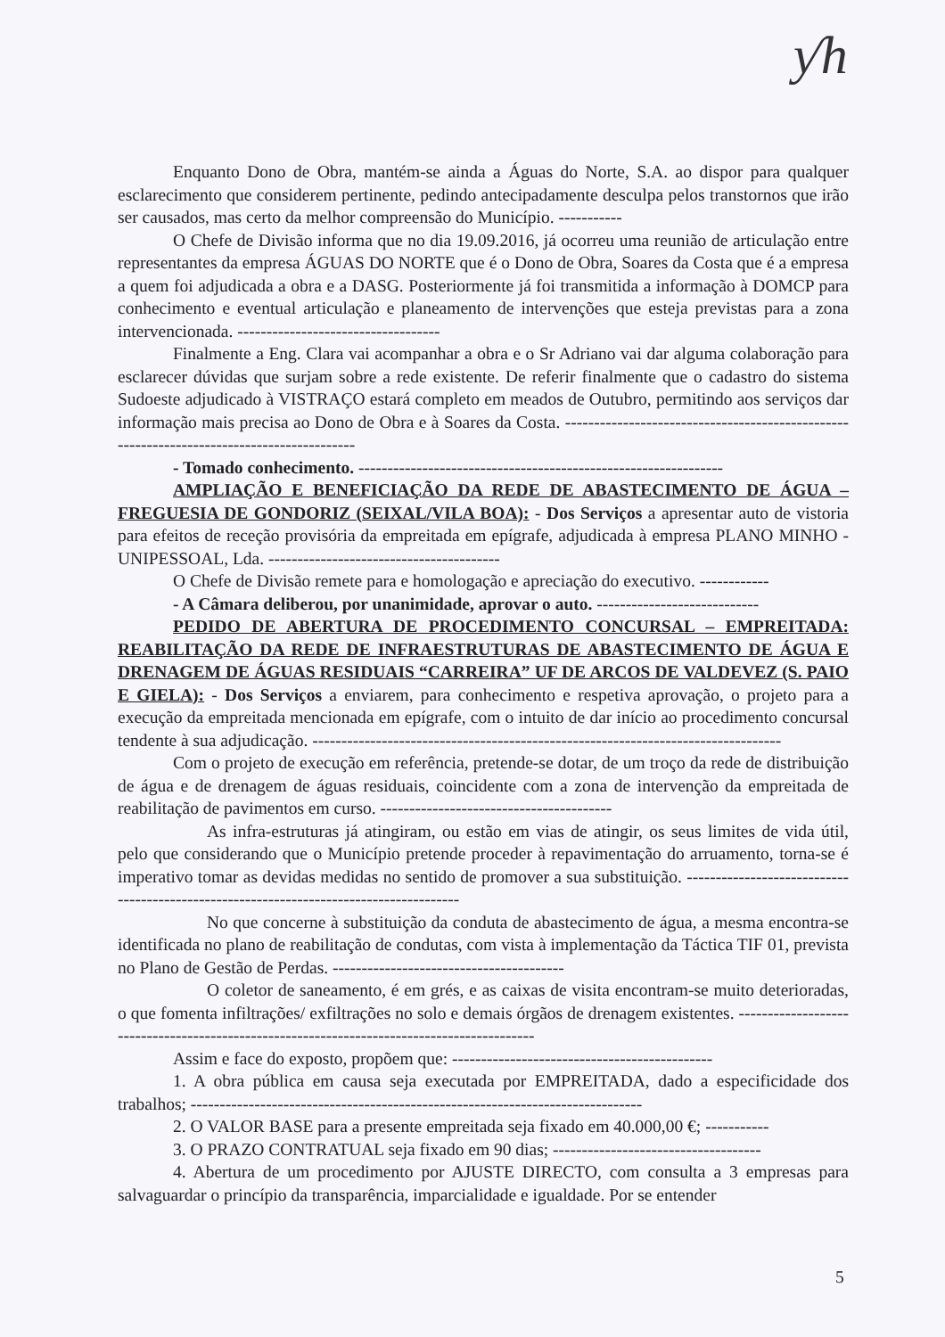ƴh
Enquanto Dono de Obra, mantém-se ainda a Águas do Norte, S.A. ao dispor para qualquer esclarecimento que considerem pertinente, pedindo antecipadamente desculpa pelos transtornos que irão ser causados, mas certo da melhor compreensão do Município. -----------
O Chefe de Divisão informa que no dia 19.09.2016, já ocorreu uma reunião de articulação entre representantes da empresa ÁGUAS DO NORTE que é o Dono de Obra, Soares da Costa que é a empresa a quem foi adjudicada a obra e a DASG. Posteriormente já foi transmitida a informação à DOMCP para conhecimento e eventual articulação e planeamento de intervenções que esteja previstas para a zona intervencionada. -----------------------------------
Finalmente a Eng. Clara vai acompanhar a obra e o Sr Adriano vai dar alguma colaboração para esclarecer dúvidas que surjam sobre a rede existente. De referir finalmente que o cadastro do sistema Sudoeste adjudicado à VISTRAÇO estará completo em meados de Outubro, permitindo aos serviços dar informação mais precisa ao Dono de Obra e à Soares da Costa. ------------------------------------------------------------------------------------------
- Tomado conhecimento. ---------------------------------------------------------------
AMPLIAÇÃO E BENEFICIAÇÃO DA REDE DE ABASTECIMENTO DE ÁGUA – FREGUESIA DE GONDORIZ (SEIXAL/VILA BOA): - Dos Serviços a apresentar auto de vistoria para efeitos de receção provisória da empreitada em epígrafe, adjudicada à empresa PLANO MINHO - UNIPESSOAL, Lda. ----------------------------------------
O Chefe de Divisão remete para e homologação e apreciação do executivo. ------------
- A Câmara deliberou, por unanimidade, aprovar o auto. ----------------------------
PEDIDO DE ABERTURA DE PROCEDIMENTO CONCURSAL – EMPREITADA: REABILITAÇÃO DA REDE DE INFRAESTRUTURAS DE ABASTECIMENTO DE ÁGUA E DRENAGEM DE ÁGUAS RESIDUAIS “CARREIRA” UF DE ARCOS DE VALDEVEZ (S. PAIO E GIELA): - Dos Serviços a enviarem, para conhecimento e respetiva aprovação, o projeto para a execução da empreitada mencionada em epígrafe, com o intuito de dar início ao procedimento concursal tendente à sua adjudicação. ---------------------------------------------------------------------------------
Com o projeto de execução em referência, pretende-se dotar, de um troço da rede de distribuição de água e de drenagem de águas residuais, coincidente com a zona de intervenção da empreitada de reabilitação de pavimentos em curso. ----------------------------------------
As infra-estruturas já atingiram, ou estão em vias de atingir, os seus limites de vida útil, pelo que considerando que o Município pretende proceder à repavimentação do arruamento, torna-se é imperativo tomar as devidas medidas no sentido de promover a sua substituição. ---------------------------------------------------------------------------------------
No que concerne à substituição da conduta de abastecimento de água, a mesma encontra-se identificada no plano de reabilitação de condutas, com vista à implementação da Táctica TIF 01, prevista no Plano de Gestão de Perdas. ----------------------------------------
O coletor de saneamento, é em grés, e as caixas de visita encontram-se muito deterioradas, o que fomenta infiltrações/ exfiltrações no solo e demais órgãos de drenagem existentes. -------------------------------------------------------------------------------------------
Assim e face do exposto, propõem que: ---------------------------------------------
1. A obra pública em causa seja executada por EMPREITADA, dado a especificidade dos trabalhos; ------------------------------------------------------------------------------
2. O VALOR BASE para a presente empreitada seja fixado em 40.000,00 €; -----------
3. O PRAZO CONTRATUAL seja fixado em 90 dias; ------------------------------------
4. Abertura de um procedimento por AJUSTE DIRECTO, com consulta a 3 empresas para salvaguardar o princípio da transparência, imparcialidade e igualdade. Por se entender
5